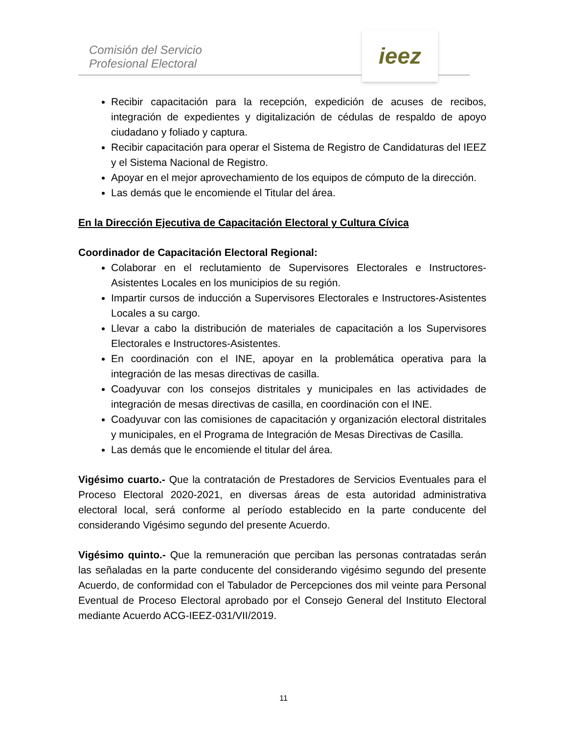Comisión del Servicio
Profesional Electoral
ieez
Recibir capacitación para la recepción, expedición de acuses de recibos, integración de expedientes y digitalización de cédulas de respaldo de apoyo ciudadano y foliado y captura.
Recibir capacitación para operar el Sistema de Registro de Candidaturas del IEEZ y el Sistema Nacional de Registro.
Apoyar en el mejor aprovechamiento de los equipos de cómputo de la dirección.
Las demás que le encomiende el Titular del área.
En la Dirección Ejecutiva de Capacitación Electoral y Cultura Cívica
Coordinador de Capacitación Electoral Regional:
Colaborar en el reclutamiento de Supervisores Electorales e Instructores-Asistentes Locales en los municipios de su región.
Impartir cursos de inducción a Supervisores Electorales e Instructores-Asistentes Locales a su cargo.
Llevar a cabo la distribución de materiales de capacitación a los Supervisores Electorales e Instructores-Asistentes.
En coordinación con el INE, apoyar en la problemática operativa para la integración de las mesas directivas de casilla.
Coadyuvar con los consejos distritales y municipales en las actividades de integración de mesas directivas de casilla, en coordinación con el INE.
Coadyuvar con las comisiones de capacitación y organización electoral distritales y municipales, en el Programa de Integración de Mesas Directivas de Casilla.
Las demás que le encomiende el titular del área.
Vigésimo cuarto.- Que la contratación de Prestadores de Servicios Eventuales para el Proceso Electoral 2020-2021, en diversas áreas de esta autoridad administrativa electoral local, será conforme al período establecido en la parte conducente del considerando Vigésimo segundo del presente Acuerdo.
Vigésimo quinto.- Que la remuneración que perciban las personas contratadas serán las señaladas en la parte conducente del considerando vigésimo segundo del presente Acuerdo, de conformidad con el Tabulador de Percepciones dos mil veinte para Personal Eventual de Proceso Electoral aprobado por el Consejo General del Instituto Electoral mediante Acuerdo ACG-IEEZ-031/VII/2019.
11